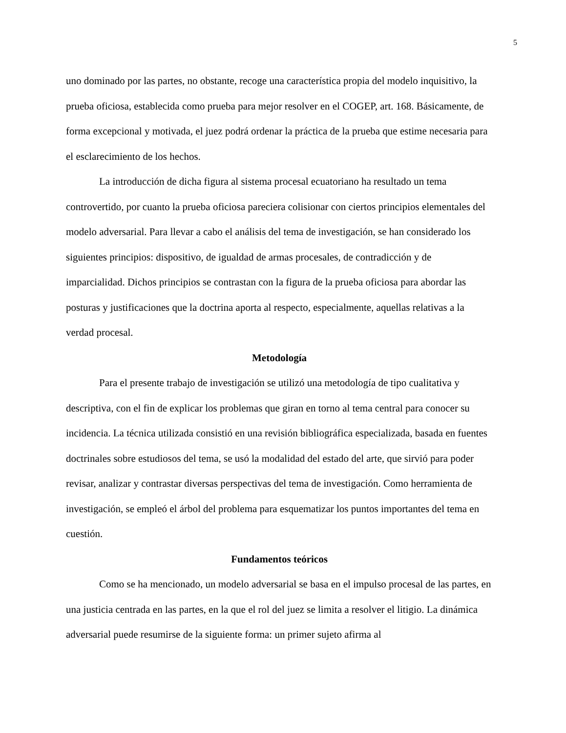5
uno dominado por las partes, no obstante, recoge una característica propia del modelo inquisitivo, la prueba oficiosa, establecida como prueba para mejor resolver en el COGEP, art. 168. Básicamente, de forma excepcional y motivada, el juez podrá ordenar la práctica de la prueba que estime necesaria para el esclarecimiento de los hechos.
La introducción de dicha figura al sistema procesal ecuatoriano ha resultado un tema controvertido, por cuanto la prueba oficiosa pareciera colisionar con ciertos principios elementales del modelo adversarial. Para llevar a cabo el análisis del tema de investigación, se han considerado los siguientes principios: dispositivo, de igualdad de armas procesales, de contradicción y de imparcialidad. Dichos principios se contrastan con la figura de la prueba oficiosa para abordar las posturas y justificaciones que la doctrina aporta al respecto, especialmente, aquellas relativas a la verdad procesal.
Metodología
Para el presente trabajo de investigación se utilizó una metodología de tipo cualitativa y descriptiva, con el fin de explicar los problemas que giran en torno al tema central para conocer su incidencia. La técnica utilizada consistió en una revisión bibliográfica especializada, basada en fuentes doctrinales sobre estudiosos del tema, se usó la modalidad del estado del arte, que sirvió para poder revisar, analizar y contrastar diversas perspectivas del tema de investigación. Como herramienta de investigación, se empleó el árbol del problema para esquematizar los puntos importantes del tema en cuestión.
Fundamentos teóricos
Como se ha mencionado, un modelo adversarial se basa en el impulso procesal de las partes, en una justicia centrada en las partes, en la que el rol del juez se limita a resolver el litigio. La dinámica adversarial puede resumirse de la siguiente forma: un primer sujeto afirma al